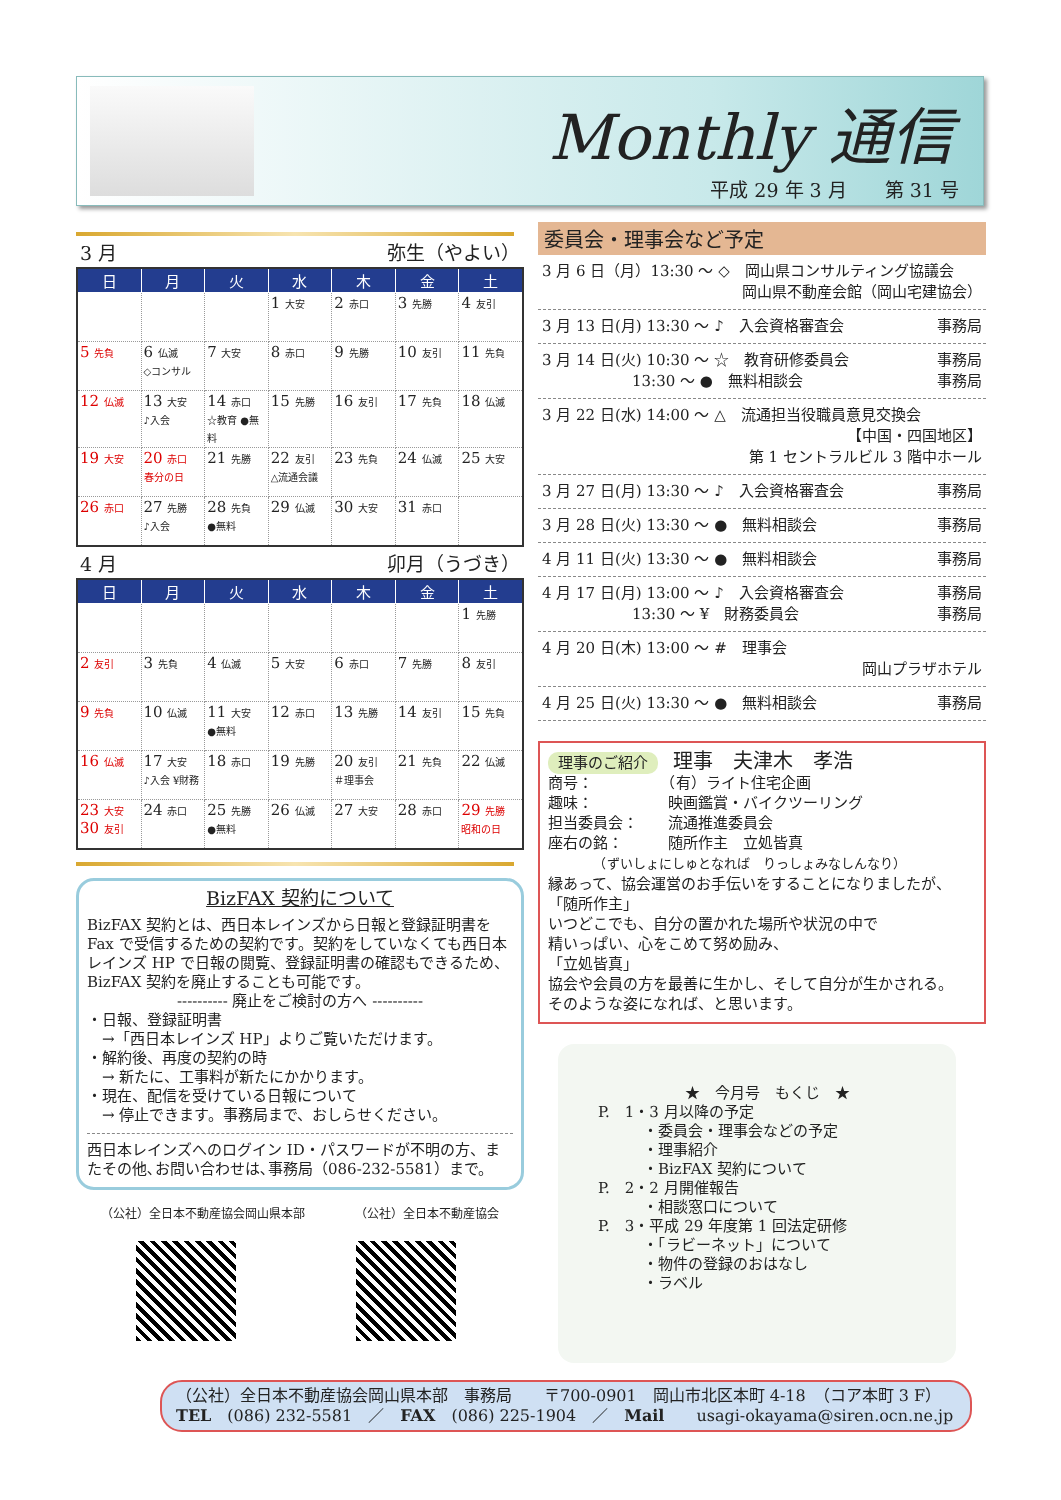Monthly 通信
平成 29 年 3 月　　第 31 号
3 月 弥生（やよい）
| 日 | 月 | 火 | 水 | 木 | 金 | 土 |
| --- | --- | --- | --- | --- | --- | --- |
| | | | 1 大安 | 2 赤口 | 3 先勝 | 4 友引 |
| 5 先負 | 6 仏滅 ◇コンサル | 7 大安 | 8 赤口 | 9 先勝 | 10 友引 | 11 先負 |
| 12 仏滅 | 13 大安 ♪入会 | 14 赤口 ☆教育 ●無料 | 15 先勝 | 16 友引 | 17 先負 | 18 仏滅 |
| 19 大安 | 20 赤口 春分の日 | 21 先勝 | 22 友引 △流通会議 | 23 先負 | 24 仏滅 | 25 大安 |
| 26 赤口 | 27 先勝 ♪入会 | 28 先負 ●無料 | 29 仏滅 | 30 大安 | 31 赤口 | |
4 月 卯月（うづき）
| 日 | 月 | 火 | 水 | 木 | 金 | 土 |
| --- | --- | --- | --- | --- | --- | --- |
| | | | | | | 1 先勝 |
| 2 友引 | 3 先負 | 4 仏滅 | 5 大安 | 6 赤口 | 7 先勝 | 8 友引 |
| 9 先負 | 10 仏滅 | 11 大安 ●無料 | 12 赤口 | 13 先勝 | 14 友引 | 15 先負 |
| 16 仏滅 | 17 大安 ♪入会 ¥財務 | 18 赤口 | 19 先勝 | 20 友引 ＃理事会 | 21 先負 | 22 仏滅 |
| 23 大安 30 友引 | 24 赤口 | 25 先勝 ●無料 | 26 仏滅 | 27 大安 | 28 赤口 | 29 先勝 昭和の日 |
BizFAX 契約について
BizFAX 契約とは、西日本レインズから日報と登録証明書を Fax で受信するための契約です。契約をしていなくても西日本レインズ HP で日報の閲覧、登録証明書の確認もできるため、BizFAX 契約を廃止することも可能です。
---------- 廃止をご検討の方へ ----------
・日報、登録証明書
　→「西日本レインズ HP」よりご覧いただけます。
・解約後、再度の契約の時
　→ 新たに、工事料が新たにかかります。
・現在、配信を受けている日報について
　→ 停止できます。事務局まで、おしらせください。
西日本レインズへのログイン ID・パスワードが不明の方、またその他､お問い合わせは､事務局（086-232-5581）まで。
（公社）全日本不動産協会岡山県本部 （公社）全日本不動産協会
委員会・理事会など予定
3 月 6 日（月）13:30 ～ ◇　岡山県コンサルティング協議会
岡山県不動産会館（岡山宅建協会）
3 月 13 日(月) 13:30 ～ ♪　入会資格審査会 事務局
3 月 14 日(火) 10:30 ～ ☆　教育研修委員会 事務局
　　　　　　13:30 ～ ●　無料相談会 事務局
3 月 22 日(水) 14:00 ～ △　流通担当役職員意見交換会
【中国・四国地区】
第 1 セントラルビル 3 階中ホール
3 月 27 日(月) 13:30 ～ ♪　入会資格審査会 事務局
3 月 28 日(火) 13:30 ～ ●　無料相談会 事務局
4 月 11 日(火) 13:30 ～ ●　無料相談会 事務局
4 月 17 日(月) 13:00 ～ ♪　入会資格審査会 事務局
　　　　　　13:30 ～ ¥　財務委員会 事務局
4 月 20 日(木) 13:00 ～ #　理事会
岡山プラザホテル
4 月 25 日(火) 13:30 ～ ●　無料相談会 事務局
理事のご紹介　理事　夫津木　孝浩
商号：　　　　　（有）ライト住宅企画
趣味：　　　　　映画鑑賞・バイクツーリング
担当委員会：　　流通推進委員会
座右の銘：　　　随所作主　立処皆真
　　　　（ずいしょにしゅとなれば　りっしょみなしんなり）
縁あって、協会運営のお手伝いをすることになりましたが、
「随所作主」
いつどこでも、自分の置かれた場所や状況の中で
精いっぱい、心をこめて努め励み、
「立処皆真」
協会や会員の方を最善に生かし、そして自分が生かされる。
そのような姿になれば、と思います。
★　今月号　もくじ　★
P.　1・3 月以降の予定
　　　・委員会・理事会などの予定
　　　・理事紹介
　　　・BizFAX 契約について
P.　2・2 月開催報告
　　　・相談窓口について
P.　3・平成 29 年度第 1 回法定研修
　　　・「ラビーネット」について
　　　・物件の登録のおはなし
　　　・ラベル
（公社）全日本不動産協会岡山県本部　事務局　　〒700-0901　岡山市北区本町 4-18　（コア本町 3 F）
TEL　(086) 232-5581　／　FAX　(086) 225-1904　／　Mail　　usagi-okayama@siren.ocn.ne.jp